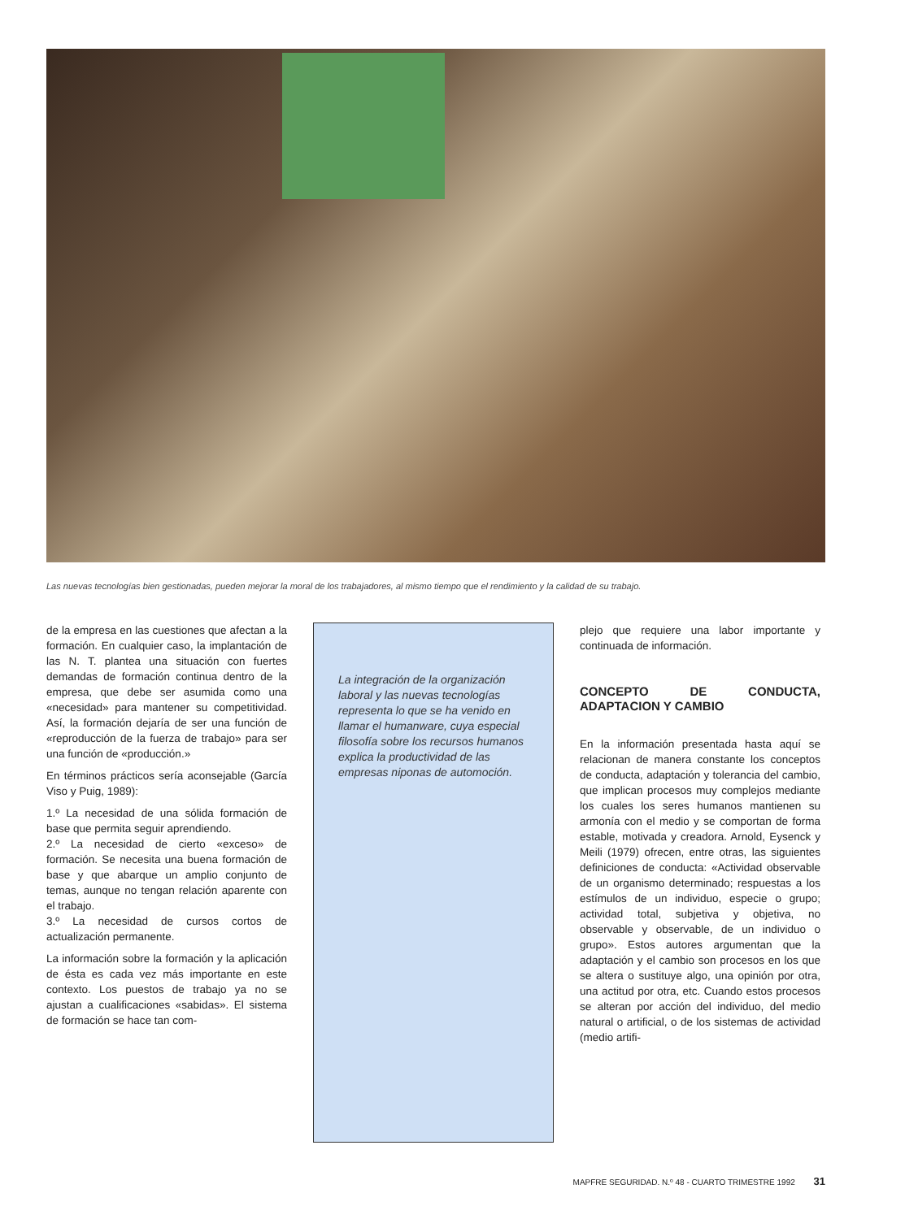Las nuevas tecnologías bien gestionadas, pueden mejorar la moral de los trabajadores, al mismo tiempo que el rendimiento y la calidad de su trabajo.
de la empresa en las cuestiones que afectan a la formación. En cualquier caso, la implantación de las N. T. plantea una situación con fuertes demandas de formación continua dentro de la empresa, que debe ser asumida como una «necesidad» para mantener su competitividad. Así, la formación dejaría de ser una función de «reproducción de la fuerza de trabajo» para ser una función de «producción.»
En términos prácticos sería aconsejable (García Viso y Puig, 1989):
1.º La necesidad de una sólida formación de base que permita seguir aprendiendo.
2.º La necesidad de cierto «exceso» de formación. Se necesita una buena formación de base y que abarque un amplio conjunto de temas, aunque no tengan relación aparente con el trabajo.
3.º La necesidad de cursos cortos de actualización permanente.
La información sobre la formación y la aplicación de ésta es cada vez más importante en este contexto. Los puestos de trabajo ya no se ajustan a cualificaciones «sabidas». El sistema de formación se hace tan com-
La integración de la organización laboral y las nuevas tecnologías representa lo que se ha venido en llamar el humanware, cuya especial filosofía sobre los recursos humanos explica la productividad de las empresas niponas de automoción.
plejo que requiere una labor importante y continuada de información.
CONCEPTO DE CONDUCTA, ADAPTACION Y CAMBIO
En la información presentada hasta aquí se relacionan de manera constante los conceptos de conducta, adaptación y tolerancia del cambio, que implican procesos muy complejos mediante los cuales los seres humanos mantienen su armonía con el medio y se comportan de forma estable, motivada y creadora. Arnold, Eysenck y Meili (1979) ofrecen, entre otras, las siguientes definiciones de conducta: «Actividad observable de un organismo determinado; respuestas a los estímulos de un individuo, especie o grupo; actividad total, subjetiva y objetiva, no observable y observable, de un individuo o grupo». Estos autores argumentan que la adaptación y el cambio son procesos en los que se altera o sustituye algo, una opinión por otra, una actitud por otra, etc. Cuando estos procesos se alteran por acción del individuo, del medio natural o artificial, o de los sistemas de actividad (medio artifi-
MAPFRE SEGURIDAD. N.º 48 - CUARTO TRIMESTRE 1992 31